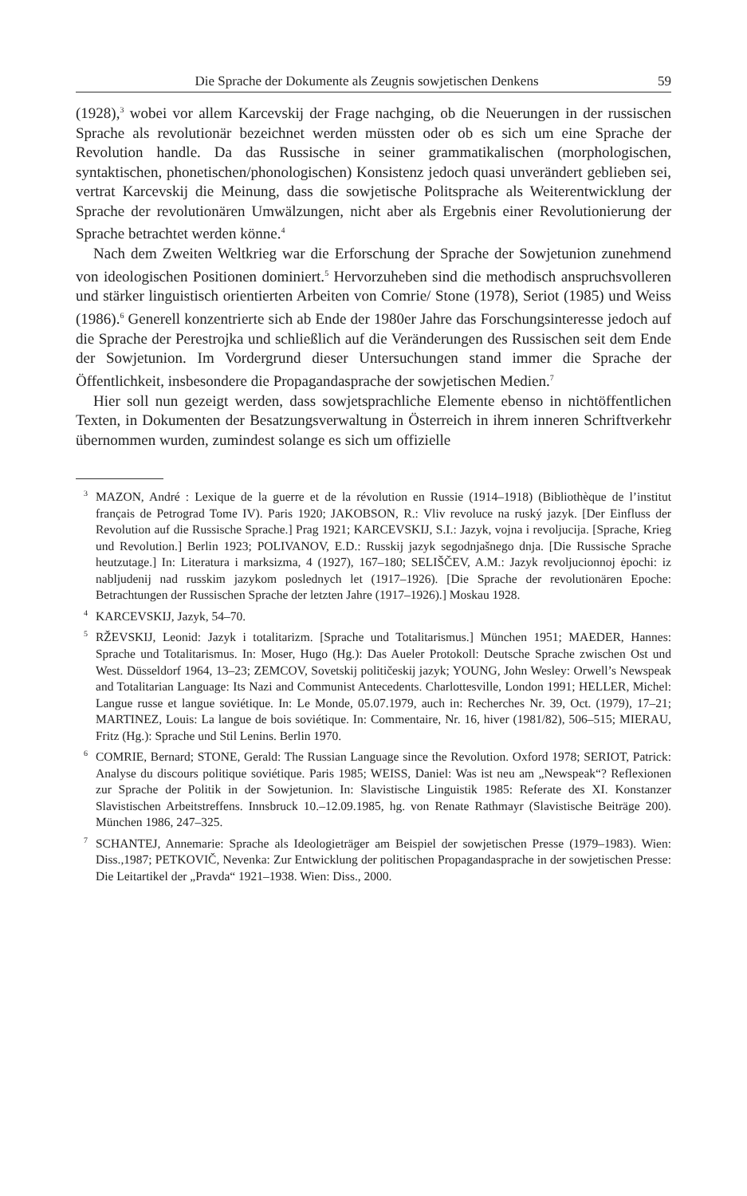Die Sprache der Dokumente als Zeugnis sowjetischen Denkens 59
(1928),<sup>3</sup> wobei vor allem Karcevskij der Frage nachging, ob die Neuerungen in der russischen Sprache als revolutionär bezeichnet werden müssten oder ob es sich um eine Sprache der Revolution handle. Da das Russische in seiner grammatikalischen (morphologischen, syntaktischen, phonetischen/phonologischen) Konsistenz jedoch quasi unverändert geblieben sei, vertrat Karcevskij die Meinung, dass die sowjetische Politsprache als Weiterentwicklung der Sprache der revolutionären Umwälzungen, nicht aber als Ergebnis einer Revolutionierung der Sprache betrachtet werden könne.<sup>4</sup>
Nach dem Zweiten Weltkrieg war die Erforschung der Sprache der Sowjetunion zunehmend von ideologischen Positionen dominiert.<sup>5</sup> Hervorzuheben sind die methodisch anspruchsvolleren und stärker linguistisch orientierten Arbeiten von Comrie/ Stone (1978), Seriot (1985) und Weiss (1986).<sup>6</sup> Generell konzentrierte sich ab Ende der 1980er Jahre das Forschungsinteresse jedoch auf die Sprache der Perestrojka und schließlich auf die Veränderungen des Russischen seit dem Ende der Sowjetunion. Im Vordergrund dieser Untersuchungen stand immer die Sprache der Öffentlichkeit, insbesondere die Propagandasprache der sowjetischen Medien.<sup>7</sup>
Hier soll nun gezeigt werden, dass sowjetsprachliche Elemente ebenso in nichtöffentlichen Texten, in Dokumenten der Besatzungsverwaltung in Österreich in ihrem inneren Schriftverkehr übernommen wurden, zumindest solange es sich um offizielle
<sup>3</sup> MAZON, André : Lexique de la guerre et de la révolution en Russie (1914–1918) (Bibliothèque de l’institut français de Petrograd Tome IV). Paris 1920; JAKOBSON, R.: Vliv revoluce na ruský jazyk. [Der Einfluss der Revolution auf die Russische Sprache.] Prag 1921; KARCEVSKIJ, S.I.: Jazyk, vojna i revoljucija. [Sprache, Krieg und Revolution.] Berlin 1923; POLIVANOV, E.D.: Russkij jazyk segodnjašnego dnja. [Die Russische Sprache heutzutage.] In: Literatura i marksizma, 4 (1927), 167–180; SELIŠČEV, A.M.: Jazyk revoljucionnoj ėpochi: iz nabljudenij nad russkim jazykom poslednych let (1917–1926). [Die Sprache der revolutionären Epoche: Betrachtungen der Russischen Sprache der letzten Jahre (1917–1926).] Moskau 1928.
<sup>4</sup> KARCEVSKIJ, Jazyk, 54–70.
<sup>5</sup> RŽEVSKIJ, Leonid: Jazyk i totalitarizm. [Sprache und Totalitarismus.] München 1951; MAEDER, Hannes: Sprache und Totalitarismus. In: Moser, Hugo (Hg.): Das Aueler Protokoll: Deutsche Sprache zwischen Ost und West. Düsseldorf 1964, 13–23; ZEMCOV, Sovetskij političeskij jazyk; YOUNG, John Wesley: Orwell’s Newspeak and Totalitarian Language: Its Nazi and Communist Antecedents. Charlottesville, London 1991; HELLER, Michel: Langue russe et langue soviétique. In: Le Monde, 05.07.1979, auch in: Recherches Nr. 39, Oct. (1979), 17–21; MARTINEZ, Louis: La langue de bois soviétique. In: Commentaire, Nr. 16, hiver (1981/82), 506–515; MIERAU, Fritz (Hg.): Sprache und Stil Lenins. Berlin 1970.
<sup>6</sup>COMRIE, Bernard; STONE, Gerald: The Russian Language since the Revolution. Oxford 1978; SERIOT, Patrick: Analyse du discours politique soviétique. Paris 1985; WEISS, Daniel: Was ist neu am „Newspeak“? Reflexionen zur Sprache der Politik in der Sowjetunion. In: Slavistische Linguistik 1985: Referate des XI. Konstanzer Slavistischen Arbeitstreffens. Innsbruck 10.–12.09.1985, hg. von Renate Rathmayr (Slavistische Beiträge 200). München 1986, 247–325.
<sup>7</sup> SCHANTEJ, Annemarie: Sprache als Ideologieträger am Beispiel der sowjetischen Presse (1979–1983). Wien: Diss.,1987; PETKOVIČ, Nevenka: Zur Entwicklung der politischen Propagandasprache in der sowjetischen Presse: Die Leitartikel der „Pravda“ 1921–1938. Wien: Diss., 2000.